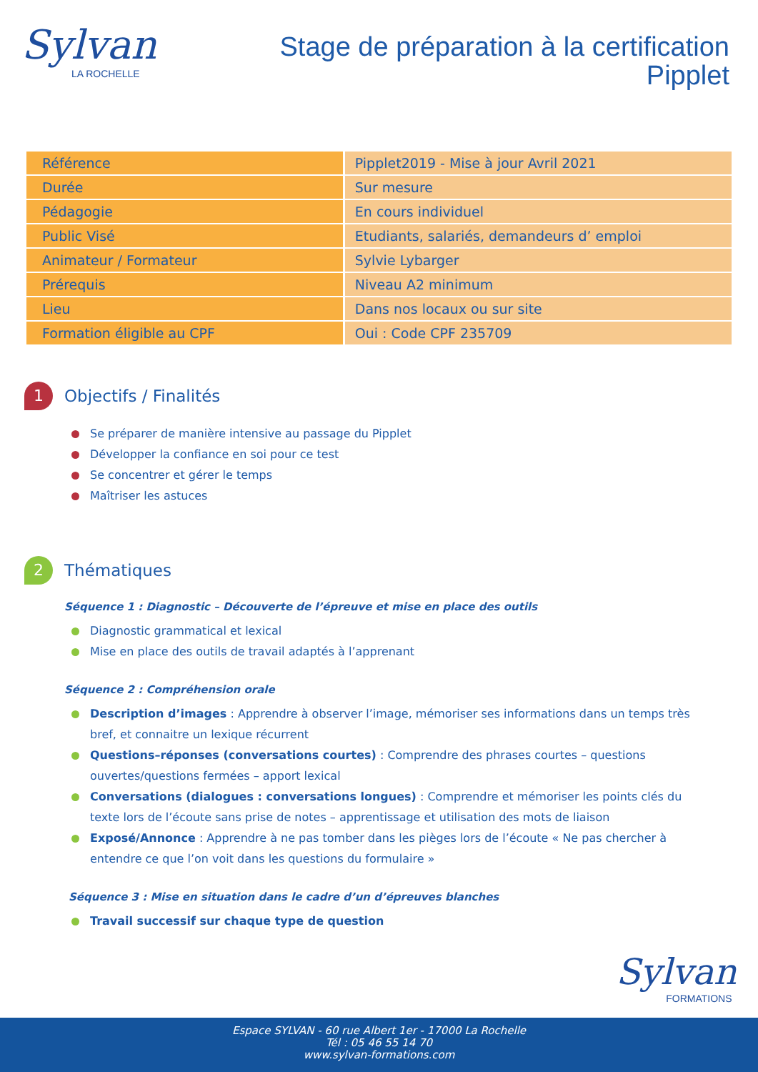Sylvan
LA ROCHELLE
Stage de préparation à la certification
Pipplet
| Référence | Pipplet2019 - Mise à jour Avril 2021 |
| Durée | Sur mesure |
| Pédagogie | En cours individuel |
| Public Visé | Etudiants, salariés, demandeurs d’ emploi |
| Animateur / Formateur | Sylvie Lybarger |
| Prérequis | Niveau A2 minimum |
| Lieu | Dans nos locaux ou sur site |
| Formation éligible au CPF | Oui : Code CPF 235709 |
1
Objectifs / Finalités
Se préparer de manière intensive au passage du Pipplet
Développer la confiance en soi pour ce test
Se concentrer et gérer le temps
Maîtriser les astuces
2
Thématiques
Séquence 1 : Diagnostic – Découverte de l’épreuve et mise en place des outils
Diagnostic grammatical et lexical
Mise en place des outils de travail adaptés à l’apprenant
Séquence 2 : Compréhension orale
Description d’images : Apprendre à observer l’image, mémoriser ses informations dans un temps très bref, et connaitre un lexique récurrent
Questions–réponses (conversations courtes) : Comprendre des phrases courtes – questions ouvertes/questions fermées – apport lexical
Conversations (dialogues : conversations longues) : Comprendre et mémoriser les points clés du texte lors de l’écoute sans prise de notes – apprentissage et utilisation des mots de liaison
Exposé/Annonce : Apprendre à ne pas tomber dans les pièges lors de l’écoute « Ne pas chercher à entendre ce que l’on voit dans les questions du formulaire »
Séquence 3 : Mise en situation dans le cadre d’un d’épreuves blanches
Travail successif sur chaque type de question
Sylvan
FORMATIONS
Espace SYLVAN - 60 rue Albert 1er - 17000 La Rochelle
Tél : 05 46 55 14 70
www.sylvan-formations.com